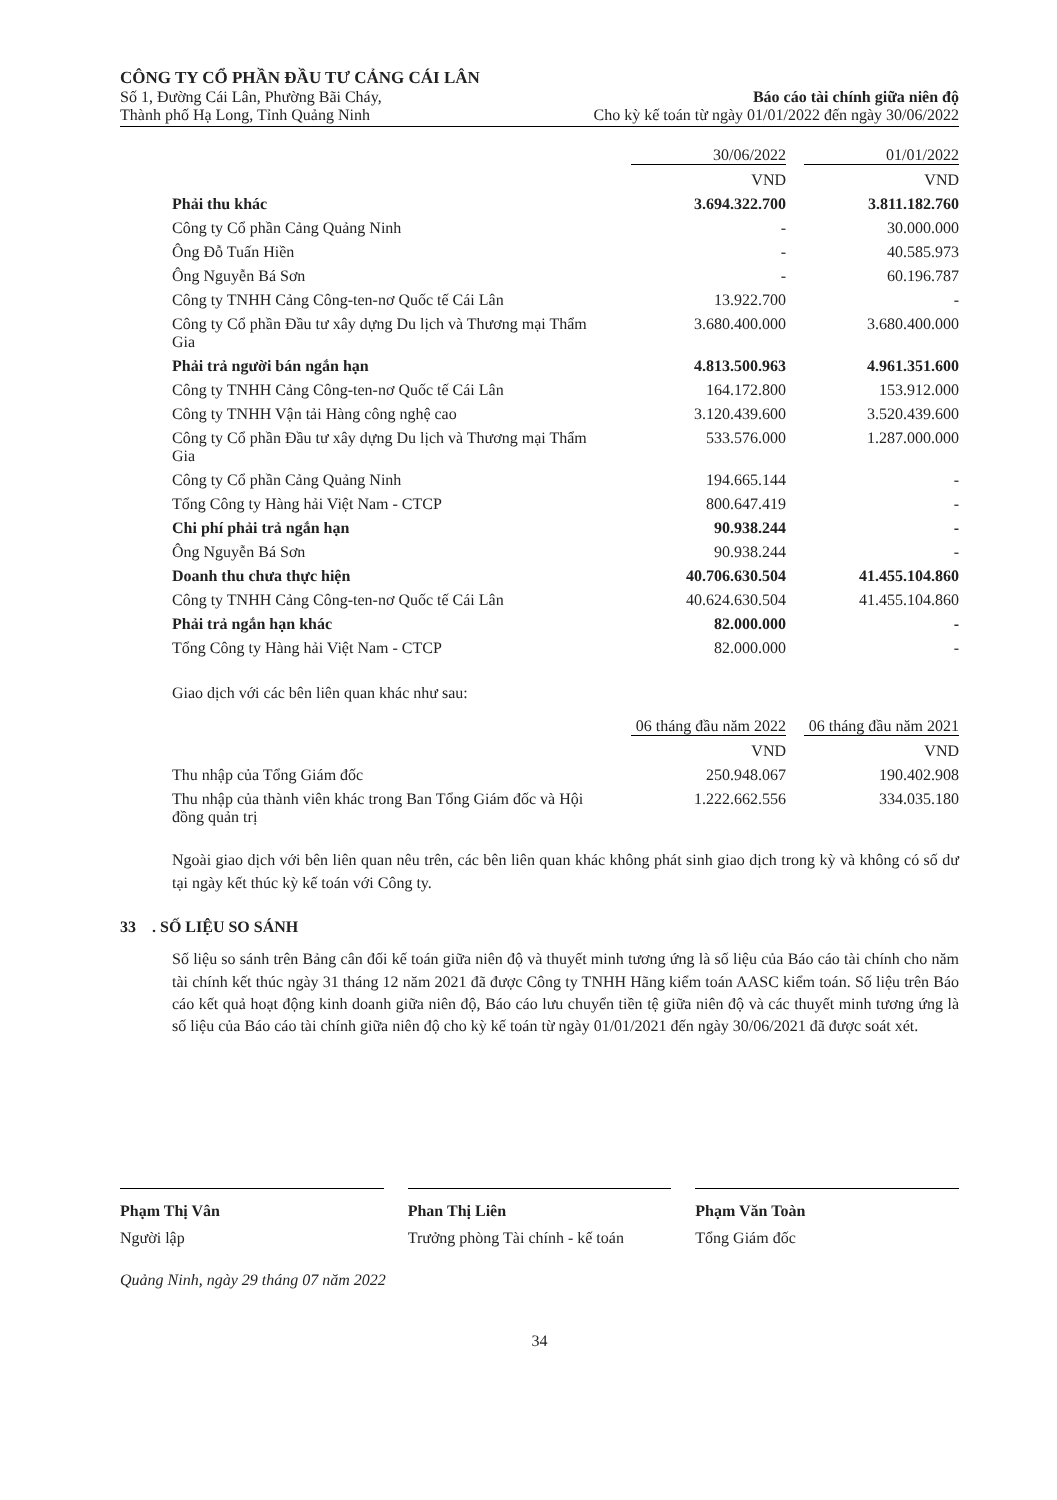CÔNG TY CỔ PHẦN ĐẦU TƯ CẢNG CÁI LÂN
Số 1, Đường Cái Lân, Phường Bãi Cháy,
Thành phố Hạ Long, Tỉnh Quảng Ninh
Báo cáo tài chính giữa niên độ
Cho kỳ kế toán từ ngày 01/01/2022 đến ngày 30/06/2022
| | 30/06/2022 | 01/01/2022 |
| --- | --- | --- |
| | VND | VND |
| Phải thu khác | 3.694.322.700 | 3.811.182.760 |
| Công ty Cổ phần Cảng Quảng Ninh | - | 30.000.000 |
| Ông Đỗ Tuấn Hiền | - | 40.585.973 |
| Ông Nguyễn Bá Sơn | - | 60.196.787 |
| Công ty TNHH Cảng Công-ten-nơ Quốc tế Cái Lân | 13.922.700 | - |
| Công ty Cổ phần Đầu tư xây dựng Du lịch và Thương mại Thẩm Gia | 3.680.400.000 | 3.680.400.000 |
| Phải trả người bán ngắn hạn | 4.813.500.963 | 4.961.351.600 |
| Công ty TNHH Cảng Công-ten-nơ Quốc tế Cái Lân | 164.172.800 | 153.912.000 |
| Công ty TNHH Vận tải Hàng công nghệ cao | 3.120.439.600 | 3.520.439.600 |
| Công ty Cổ phần Đầu tư xây dựng Du lịch và Thương mại Thẩm Gia | 533.576.000 | 1.287.000.000 |
| Công ty Cổ phần Cảng Quảng Ninh | 194.665.144 | - |
| Tổng Công ty Hàng hải Việt Nam - CTCP | 800.647.419 | - |
| Chi phí phải trả ngắn hạn | 90.938.244 | - |
| Ông Nguyễn Bá Sơn | 90.938.244 | - |
| Doanh thu chưa thực hiện | 40.706.630.504 | 41.455.104.860 |
| Công ty TNHH Cảng Công-ten-nơ Quốc tế Cái Lân | 40.624.630.504 | 41.455.104.860 |
| Phải trả ngắn hạn khác | 82.000.000 | - |
| Tổng Công ty Hàng hải Việt Nam - CTCP | 82.000.000 | - |
Giao dịch với các bên liên quan khác như sau:
| | 06 tháng đầu năm 2022 | 06 tháng đầu năm 2021 |
| --- | --- | --- |
| | VND | VND |
| Thu nhập của Tổng Giám đốc | 250.948.067 | 190.402.908 |
| Thu nhập của thành viên khác trong Ban Tổng Giám đốc và Hội đồng quản trị | 1.222.662.556 | 334.035.180 |
Ngoài giao dịch với bên liên quan nêu trên, các bên liên quan khác không phát sinh giao dịch trong kỳ và không có số dư tại ngày kết thúc kỳ kế toán với Công ty.
33 . SỐ LIỆU SO SÁNH
Số liệu so sánh trên Bảng cân đối kế toán giữa niên độ và thuyết minh tương ứng là số liệu của Báo cáo tài chính cho năm tài chính kết thúc ngày 31 tháng 12 năm 2021 đã được Công ty TNHH Hãng kiểm toán AASC kiểm toán. Số liệu trên Báo cáo kết quả hoạt động kinh doanh giữa niên độ, Báo cáo lưu chuyển tiền tệ giữa niên độ và các thuyết minh tương ứng là số liệu của Báo cáo tài chính giữa niên độ cho kỳ kế toán từ ngày 01/01/2021 đến ngày 30/06/2021 đã được soát xét.
Phạm Thị Vân
Người lập
Phan Thị Liên
Trưởng phòng Tài chính - kế toán
Phạm Văn Toàn
Tổng Giám đốc
Quảng Ninh, ngày 29 tháng 07 năm 2022
34